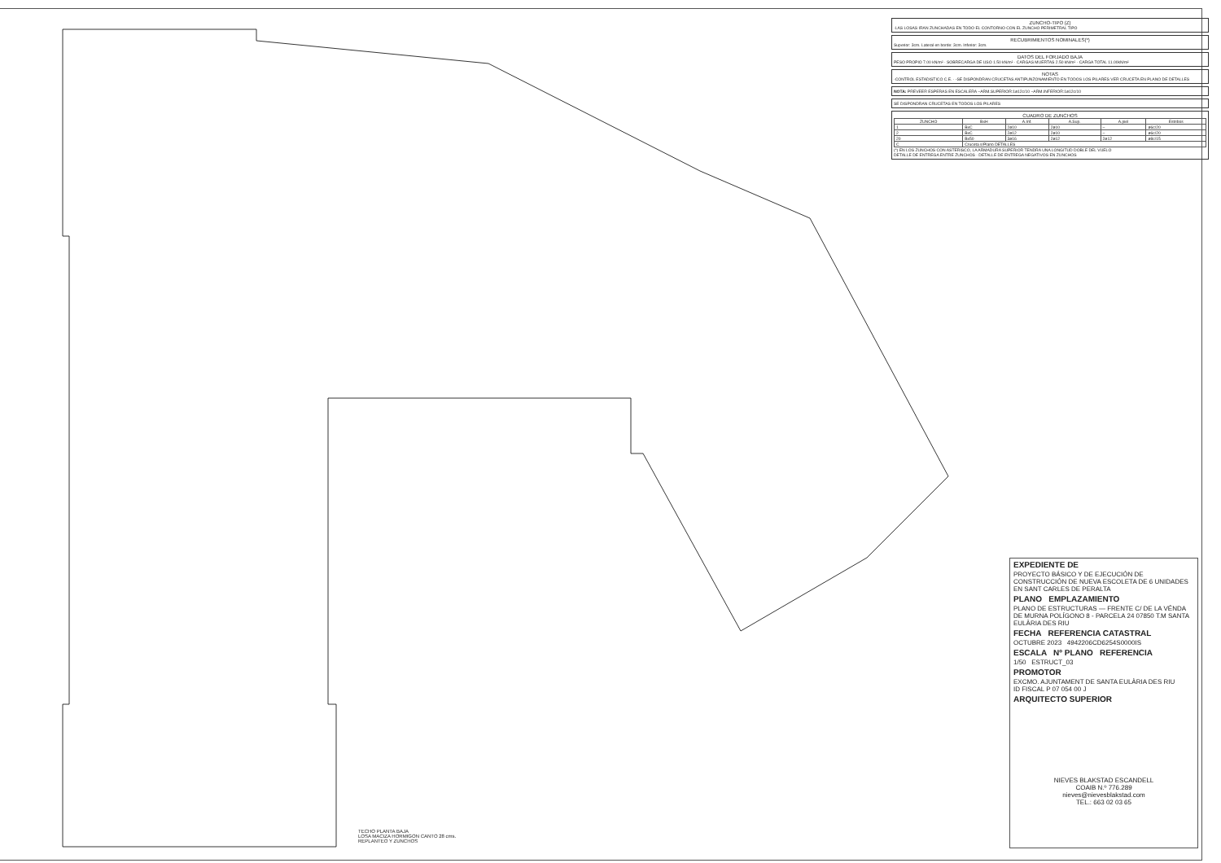TECHO PLANTA BAJA
LOSA MACIZA HORMIGON CANTO 28 cms.
REPLANTEO Y ZUNCHOS
ZUNCHO-TIPO (Z)
-LAS LOSAS IRAN ZUNCHADAS EN TODO EL CONTORNO CON EL ZUNCHO PERIMETRAL TIPO
RECUBRIMIENTOS NOMINALES(*)
Superior: 3cm. Lateral en borde: 3cm. Inferior: 3cm.
DATOS DEL FORJADO BAJA
PESO PROPIO 7.00 kN/m² · SOBRECARGA DE USO 1.50 kN/m² · CARGAS MUERTAS 2.50 kN/m² · CARGA TOTAL 11.00kN/m²
NOTAS
-CONTROL ESTADISTICO C.E. · -SE DISPONDRAN CRUCETAS ANTIPUNZONAMIENTO EN TODOS LOS PILARES VER CRUCETA EN PLANO DE DETALLES
NOTA: PREVEER ESPERAS EN ESCALERA −ARM.SUPERIOR:1ø12c/10 −ARM.INFERIOR:1ø12c/10
SE DISPONDRAN CRUCETAS EN TODOS LOS PILARES
CUADRO DE ZUNCHOS
| ZUNCHO | BxH | A.Inf. | A.Sup. | A.piel | Estribos |
| --- | --- | --- | --- | --- | --- |
| 1 | BxC | 2ø10 | 2ø10 | – | ø6c/20 |
| 2 | BxC | 2ø12 | 2ø10 | – | ø6c/20 |
| 20 | Bx50 | 3ø16 | 2ø12 | 2ø12 | ø8c/15 |
| C | Cruceta s/Plano DETALLES | | | | |
(*) EN LOS ZUNCHOS CON ASTERISCO, LA ARMADURA SUPERIOR TENDRA UNA LONGITUD DOBLE DEL VUELO
DETALLE DE ENTREGA ENTRE ZUNCHOS · DETALLE DE ENTREGA NEGATIVOS EN ZUNCHOS
EXPEDIENTE DE
PROYECTO BÁSICO Y DE EJECUCIÓN DE CONSTRUCCIÓN DE NUEVA ESCOLETA DE 6 UNIDADES EN SANT CARLES DE PERALTA
PLANO EMPLAZAMIENTO
PLANO DE ESTRUCTURAS — FRENTE C/ DE LA VÉNDA DE MURNA POLÍGONO 8 - PARCELA 24 07850 T.M SANTA EULÀRIA DES RIU
FECHA REFERENCIA CATASTRAL
OCTUBRE 2023 4942206CD6254S0000IS
ESCALA Nº PLANO REFERENCIA
1/50 ESTRUCT_03
PROMOTOR
EXCMO. AJUNTAMENT DE SANTA EULÀRIA DES RIU
ID FISCAL P 07 054 00 J
ARQUITECTO SUPERIOR
NIEVES BLAKSTAD ESCANDELL
COAIB N.º 776.289
nieves@nievesblakstad.com
TEL.: 663 02 03 65